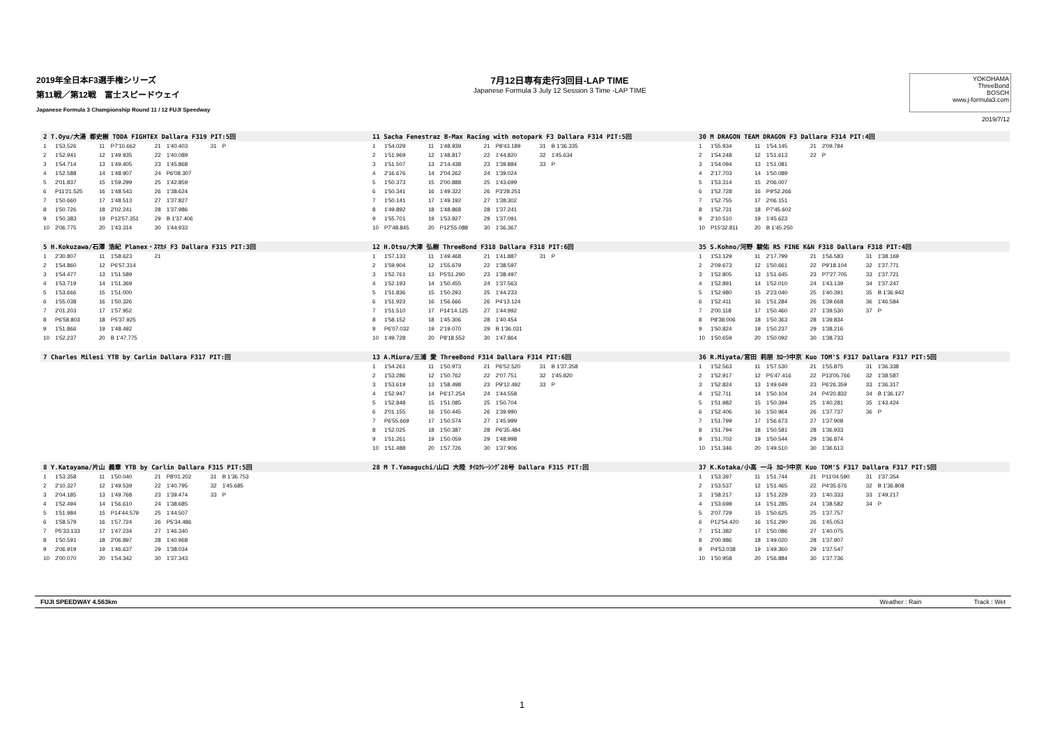2019年全日本F3選手権シリーズ
第11戦／第12戦　富士スピードウェイ
Japanese Formula 3 Championship Round 11 / 12 FUJI Speedway
7月12日専有走行3回目-LAP TIME
Japanese Formula 3 July 12 Session 3 Time -LAP TIME
YOKOHAMA
ThreeBond
BOSCH
www.j-formula3.com
2019/7/12
2 T.Oyu/大湯 都史樹 TODA FIGHTEX Dallara F319 PIT:5回
| 1 | 1'53.526 | 11 | P7'10.662 | 21 | 1'40.403 | 31 | P |
| 2 | 1'52.941 | 12 | 1'49.935 | 22 | 1'40.089 | | |
| 3 | 1'54.714 | 13 | 1'49.405 | 23 | 1'45.868 | | |
| 4 | 1'52.588 | 14 | 1'48.907 | 24 | P6'08.307 | | |
| 5 | 2'01.837 | 15 | 1'59.299 | 25 | 1'42.859 | | |
| 6 | P11'21.525 | 16 | 1'48.543 | 26 | 1'38.624 | | |
| 7 | 1'50.660 | 17 | 1'48.513 | 27 | 1'37.827 | | |
| 8 | 1'50.726 | 18 | 2'02.241 | 28 | 1'37.986 | | |
| 9 | 1'50.383 | 19 | P13'57.351 | 29 | B 1'37.406 | | |
| 10 | 2'06.775 | 20 | 1'43.314 | 30 | 1'44.933 | | |
11 Sacha Fenestraz B-Max Racing with motopark F3 Dallara F314 PIT:5回
| 1 | 1'54.029 | 11 | 1'48.939 | 21 | P8'43.189 | 31 | B 1'36.335 |
| 2 | 1'51.969 | 12 | 1'48.817 | 22 | 1'44.820 | 32 | 1'45.634 |
| 3 | 1'51.507 | 13 | 2'14.438 | 23 | 1'39.884 | 33 | P |
| 4 | 2'16.676 | 14 | 2'04.262 | 24 | 1'39.024 | | |
| 5 | 1'50.373 | 15 | 2'00.888 | 25 | 1'43.699 | | |
| 6 | 1'50.341 | 16 | 1'49.322 | 26 | P3'28.251 | | |
| 7 | 1'50.141 | 17 | 1'49.192 | 27 | 1'38.302 | | |
| 8 | 1'49.892 | 18 | 1'48.868 | 28 | 1'37.241 | | |
| 9 | 1'55.701 | 19 | 1'53.927 | 29 | 1'37.091 | | |
| 10 | P7'48.845 | 20 | P12'55.088 | 30 | 1'36.367 | | |
30 M DRAGON TEAM DRAGON F3 Dallara F314 PIT:4回
| 1 | 1'55.934 | 11 | 1'54.145 | 21 | 2'09.784 |
| 2 | 1'54.248 | 12 | 1'51.613 | 22 | P |
| 3 | 1'54.094 | 13 | 1'51.081 | | |
| 4 | 2'17.703 | 14 | 1'50.089 | | |
| 5 | 1'53.314 | 15 | 2'06.007 | | |
| 6 | 1'52.728 | 16 | P9'52.266 | | |
| 7 | 1'52.755 | 17 | 2'06.151 | | |
| 8 | 1'52.731 | 18 | P7'45.602 | | |
| 9 | 2'10.510 | 19 | 1'45.623 | | |
| 10 | P15'32.811 | 20 | B 1'45.250 | | |
5 H.Kokuzawa/石澤 浩紀 Planex・ｽﾏｶﾒ F3 Dallara F315 PIT:3回
| 1 | 2'30.807 | 11 | 1'58.623 | 21 |
| 2 | 1'54.860 | 12 | P6'57.314 | |
| 3 | 1'54.477 | 13 | 1'51.589 | |
| 4 | 1'53.719 | 14 | 1'51.369 | |
| 5 | 1'53.666 | 15 | 1'51.000 | |
| 6 | 1'55.038 | 16 | 1'50.326 | |
| 7 | 2'01.203 | 17 | 1'57.952 | |
| 8 | P6'58.803 | 18 | P5'37.925 | |
| 9 | 1'51.866 | 19 | 1'48.492 | |
| 10 | 1'52.237 | 20 | B 1'47.775 | |
12 H.Otsu/大津 弘樹 ThreeBond F318 Dallara F318 PIT:6回
| 1 | 1'57.133 | 11 | 1'49.468 | 21 | 1'41.887 | 31 | P |
| 2 | 1'59.904 | 12 | 1'55.679 | 22 | 1'38.597 | | |
| 3 | 1'52.761 | 13 | P5'51.290 | 23 | 1'38.497 | | |
| 4 | 1'52.193 | 14 | 1'50.455 | 24 | 1'37.563 | | |
| 5 | 1'51.836 | 15 | 1'50.293 | 25 | 1'44.233 | | |
| 6 | 1'51.923 | 16 | 1'56.666 | 26 | P4'13.124 | | |
| 7 | 1'51.510 | 17 | P14'14.125 | 27 | 1'44.992 | | |
| 8 | 1'58.152 | 18 | 1'45.306 | 28 | 1'40.454 | | |
| 9 | P6'07.032 | 19 | 2'19.070 | 29 | B 1'36.031 | | |
| 10 | 1'49.728 | 20 | P8'18.552 | 30 | 1'47.864 | | |
35 S.Kohno/河野 駿佑 RS FINE K&N F318 Dallara F318 PIT:4回
| 1 | 1'53.129 | 11 | 2'17.799 | 21 | 1'56.583 | 31 | 1'38.169 |
| 2 | 2'09.673 | 12 | 1'50.661 | 22 | P9'18.104 | 32 | 1'37.771 |
| 3 | 1'52.805 | 13 | 1'51.645 | 23 | P7'27.705 | 33 | 1'37.721 |
| 4 | 1'52.891 | 14 | 1'52.010 | 24 | 1'43.139 | 34 | 1'37.247 |
| 5 | 1'52.980 | 15 | 2'23.040 | 25 | 1'40.391 | 35 | B 1'36.942 |
| 6 | 1'52.411 | 16 | 1'51.284 | 26 | 1'39.668 | 36 | 1'46.584 |
| 7 | 2'00.118 | 17 | 1'50.460 | 27 | 1'39.530 | 37 | P |
| 8 | P8'38.006 | 18 | 1'50.363 | 28 | 1'39.834 | | |
| 9 | 1'50.824 | 19 | 1'50.237 | 29 | 1'38.216 | | |
| 10 | 1'50.659 | 20 | 1'50.092 | 30 | 1'38.733 | | |
7 Charles Milesi YTB by Carlin Dallara F317 PIT:回
13 A.Miura/三浦 愛 ThreeBond F314 Dallara F314 PIT:6回
| 1 | 1'54.261 | 11 | 1'50.973 | 21 | P6'52.520 | 31 | B 1'37.358 |
| 2 | 1'53.286 | 12 | 1'50.762 | 22 | 2'07.751 | 32 | 1'45.820 |
| 3 | 1'53.619 | 13 | 1'58.498 | 23 | P9'12.492 | 33 | P |
| 4 | 1'52.947 | 14 | P6'17.254 | 24 | 1'44.558 | | |
| 5 | 1'52.848 | 15 | 1'51.085 | 25 | 1'50.704 | | |
| 6 | 2'01.155 | 16 | 1'50.445 | 26 | 1'39.990 | | |
| 7 | P6'55.669 | 17 | 1'50.574 | 27 | 1'45.999 | | |
| 8 | 1'52.025 | 18 | 1'50.387 | 28 | P6'35.484 | | |
| 9 | 1'51.261 | 19 | 1'50.059 | 29 | 1'48.998 | | |
| 10 | 1'51.488 | 20 | 1'57.726 | 30 | 1'37.906 | | |
36 R.Miyata/宮田 莉朋 ｶﾛｰﾗ中京 Kuo TOM'S F317 Dallara F317 PIT:5回
| 1 | 1'52.563 | 11 | 1'57.530 | 21 | 1'55.875 | 31 | 1'36.338 |
| 2 | 1'52.917 | 12 | P5'47.416 | 22 | P13'05.766 | 32 | 1'38.587 |
| 3 | 1'52.824 | 13 | 1'49.649 | 23 | P6'26.359 | 33 | 1'36.317 |
| 4 | 1'52.711 | 14 | 1'50.104 | 24 | P4'20.832 | 34 | B 1'36.127 |
| 5 | 1'51.982 | 15 | 1'50.394 | 25 | 1'40.281 | 35 | 1'43.424 |
| 6 | 1'52.406 | 16 | 1'50.964 | 26 | 1'37.737 | 36 | P |
| 7 | 1'51.799 | 17 | 1'56.673 | 27 | 1'37.908 | | |
| 8 | 1'51.794 | 18 | 1'50.581 | 28 | 1'36.933 | | |
| 9 | 1'51.702 | 19 | 1'50.544 | 29 | 1'36.874 | | |
| 10 | 1'51.346 | 20 | 1'49.510 | 30 | 1'36.613 | | |
8 Y.Katayama/片山 義章 YTB by Carlin Dallara F315 PIT:5回
| 1 | 1'53.358 | 11 | 1'50.040 | 21 | P8'01.202 | 31 | B 1'36.753 |
| 2 | 2'10.327 | 12 | 1'49.539 | 22 | 1'40.795 | 32 | 1'45.685 |
| 3 | 2'04.185 | 13 | 1'49.768 | 23 | 1'39.474 | 33 | P |
| 4 | 1'52.494 | 14 | 1'56.610 | 24 | 1'38.685 | | |
| 5 | 1'51.984 | 15 | P14'44.579 | 25 | 1'44.507 | | |
| 6 | 1'58.579 | 16 | 1'57.724 | 26 | P5'34.486 | | |
| 7 | P5'33.133 | 17 | 1'47.234 | 27 | 1'46.340 | | |
| 8 | 1'50.591 | 18 | 2'06.897 | 28 | 1'40.968 | | |
| 9 | 2'06.919 | 19 | 1'46.637 | 29 | 1'38.034 | | |
| 10 | 2'00.070 | 20 | 1'54.342 | 30 | 1'37.343 | | |
28 M T.Yamaguchi/山口 大陸 ﾀｲﾛｸﾚｰｼﾝｸﾞ28号 Dallara F315 PIT:回
37 K.Kotaka/小高 一斗 ｶﾛｰﾗ中京 Kuo TOM'S F317 Dallara F317 PIT:5回
| 1 | 1'53.397 | 11 | 1'51.744 | 21 | P11'04.590 | 31 | 1'37.354 |
| 2 | 1'53.537 | 12 | 1'51.465 | 22 | P4'35.676 | 32 | B 1'36.808 |
| 3 | 1'58.217 | 13 | 1'51.229 | 23 | 1'40.333 | 33 | 1'49.217 |
| 4 | 1'53.698 | 14 | 1'51.285 | 24 | 1'38.582 | 34 | P |
| 5 | 2'07.729 | 15 | 1'50.625 | 25 | 1'37.757 | | |
| 6 | P12'54.420 | 16 | 1'51.290 | 26 | 1'45.053 | | |
| 7 | 1'51.382 | 17 | 1'50.086 | 27 | 1'40.075 | | |
| 8 | 2'00.986 | 18 | 1'49.020 | 28 | 1'37.907 | | |
| 9 | P4'53.038 | 19 | 1'49.360 | 29 | 1'37.547 | | |
| 10 | 1'50.958 | 20 | 1'56.884 | 30 | 1'37.736 | | |
FUJI SPEEDWAY 4.563km Weather : Rain Track : Wet
1